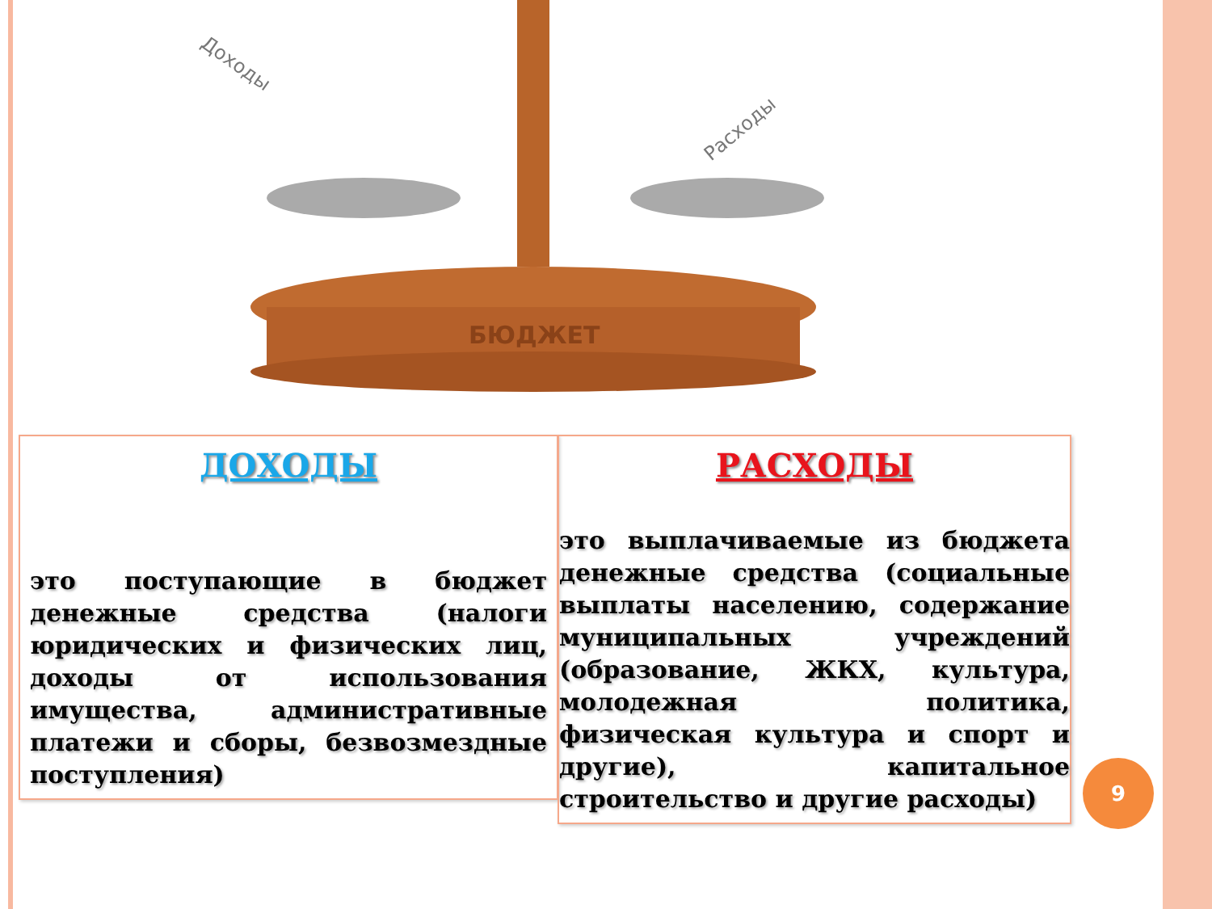БЮДЖЕТ
Доходы
Расходы
ДОХОДЫ
это поступающие в бюджет денежные средства (налоги юридических и физических лиц, доходы от использования имущества, административные платежи и сборы, безвозмездные поступления)
РАСХОДЫ
это выплачиваемые из бюджета денежные средства (социальные выплаты населению, содержание муниципальных учреждений (образование, ЖКХ, культура, молодежная политика, физическая культура и спорт и другие), капитальное строительство и другие расходы)
9